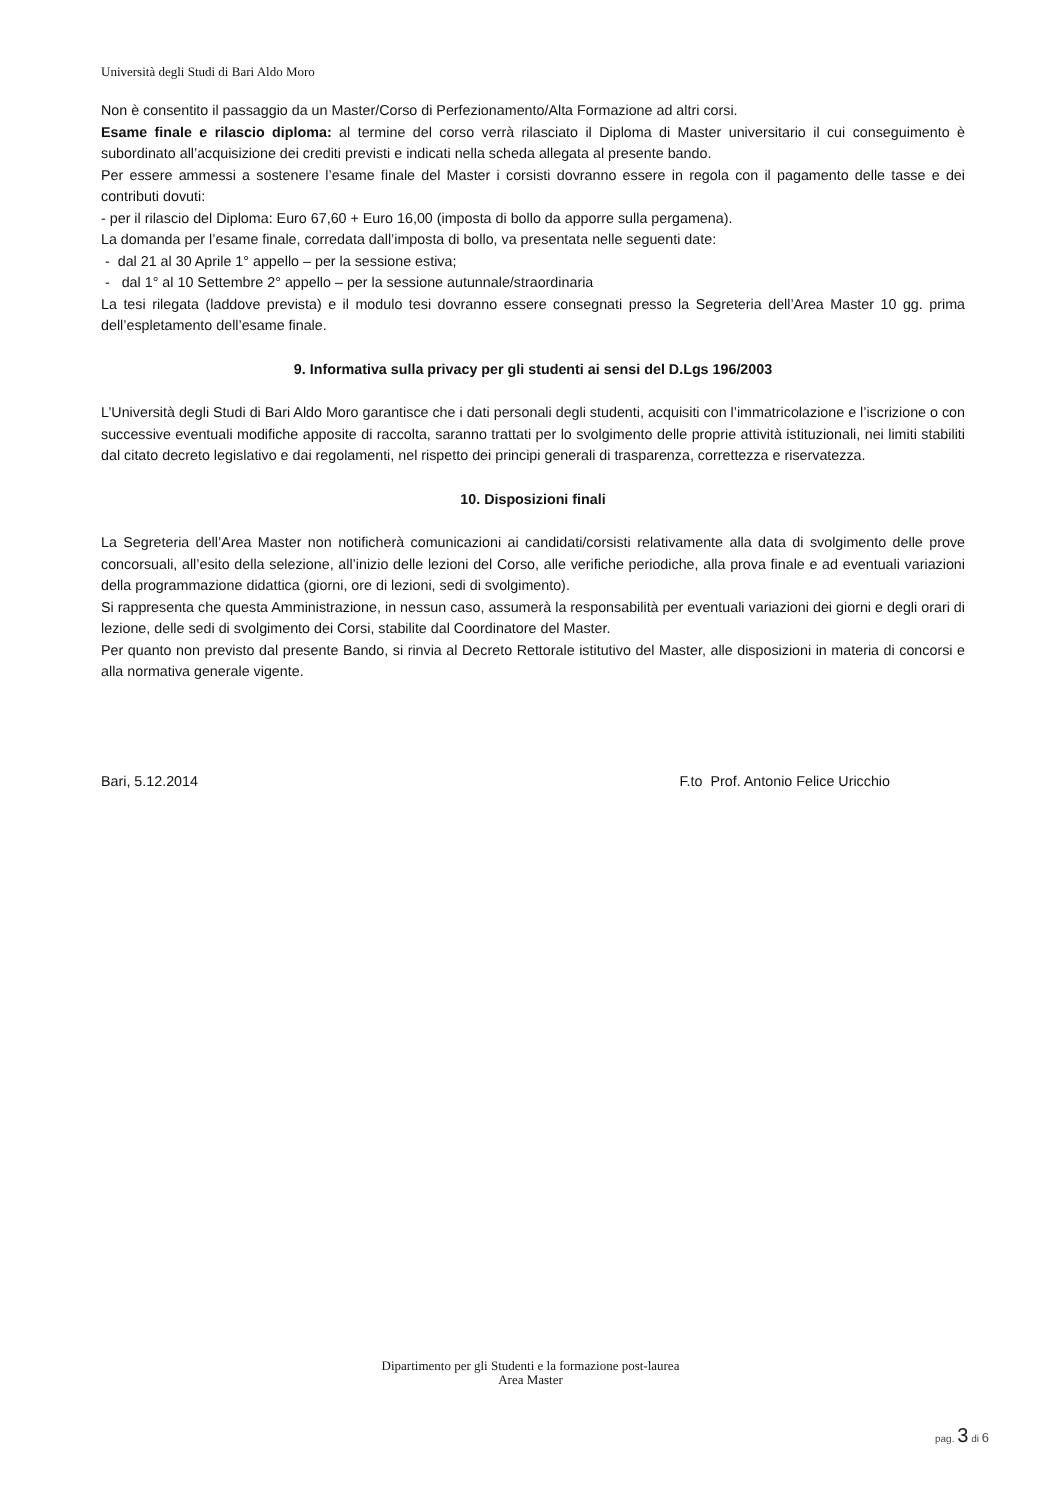Università degli Studi di Bari Aldo Moro
Non è consentito il passaggio da un Master/Corso di Perfezionamento/Alta Formazione ad altri corsi.
Esame finale e rilascio diploma: al termine del corso verrà rilasciato il Diploma di Master universitario il cui conseguimento è subordinato all’acquisizione dei crediti previsti e indicati nella scheda allegata al presente bando.
Per essere ammessi a sostenere l’esame finale del Master i corsisti dovranno essere in regola con il pagamento delle tasse e dei contributi dovuti:
- per il rilascio del Diploma: Euro 67,60 + Euro 16,00 (imposta di bollo da apporre sulla pergamena).
La domanda per l’esame finale, corredata dall’imposta di bollo, va presentata nelle seguenti date:
- dal 21 al 30 Aprile 1° appello – per la sessione estiva;
- dal 1° al 10 Settembre 2° appello – per la sessione autunnale/straordinaria
La tesi rilegata (laddove prevista) e il modulo tesi dovranno essere consegnati presso la Segreteria dell’Area Master 10 gg. prima dell’espletamento dell’esame finale.
9. Informativa sulla privacy per gli studenti ai sensi del D.Lgs 196/2003
L’Università degli Studi di Bari Aldo Moro garantisce che i dati personali degli studenti, acquisiti con l’immatricolazione e l’iscrizione o con successive eventuali modifiche apposite di raccolta, saranno trattati per lo svolgimento delle proprie attività istituzionali, nei limiti stabiliti dal citato decreto legislativo e dai regolamenti, nel rispetto dei principi generali di trasparenza, correttezza e riservatezza.
10. Disposizioni finali
La Segreteria dell’Area Master non notificherà comunicazioni ai candidati/corsisti relativamente alla data di svolgimento delle prove concorsuali, all’esito della selezione, all’inizio delle lezioni del Corso, alle verifiche periodiche, alla prova finale e ad eventuali variazioni della programmazione didattica (giorni, ore di lezioni, sedi di svolgimento).
Si rappresenta che questa Amministrazione, in nessun caso, assumerà la responsabilità per eventuali variazioni dei giorni e degli orari di lezione, delle sedi di svolgimento dei Corsi, stabilite dal Coordinatore del Master.
Per quanto non previsto dal presente Bando, si rinvia al Decreto Rettorale istitutivo del Master, alle disposizioni in materia di concorsi e alla normativa generale vigente.
Bari, 5.12.2014 F.to Prof. Antonio Felice Uricchio
Dipartimento per gli Studenti e la formazione post-laurea
Area Master
pag. 3 di 6